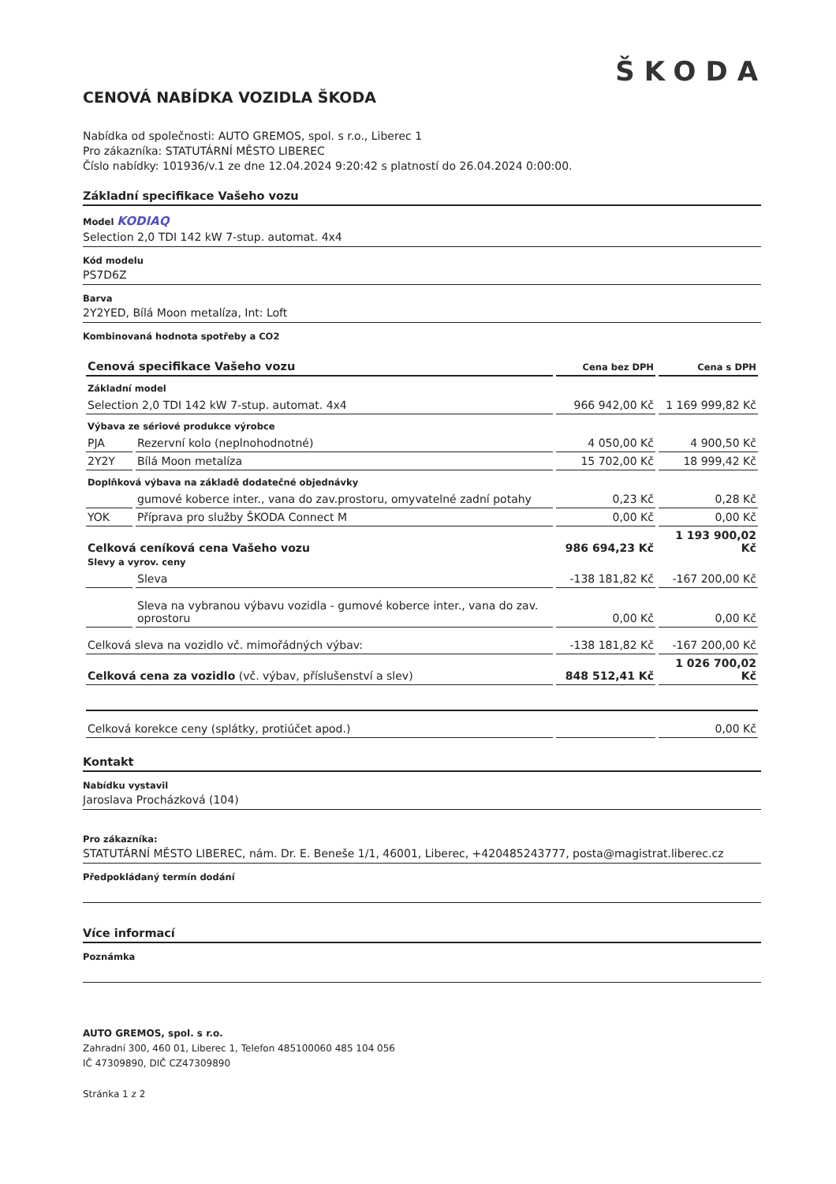ŠKODA
CENOVÁ NABÍDKA VOZIDLA ŠKODA
Nabídka od společnosti: AUTO GREMOS, spol. s r.o., Liberec 1
Pro zákazníka: STATUTÁRNÍ MĚSTO LIBEREC
Číslo nabídky: 101936/v.1 ze dne 12.04.2024 9:20:42 s platností do 26.04.2024 0:00:00.
Základní specifikace Vašeho vozu
Model KODIAQ
Selection 2,0 TDI 142 kW 7-stup. automat. 4x4
Kód modelu
PS7D6Z
Barva
2Y2YED, Bílá Moon metalíza, Int: Loft
Kombinovaná hodnota spotřeby a CO2
| Cenová specifikace Vašeho vozu | | Cena bez DPH | Cena s DPH |
| --- | --- | --- | --- |
| Základní model | | | |
| Selection 2,0 TDI 142 kW 7-stup. automat. 4x4 | | 966 942,00 Kč | 1 169 999,82 Kč |
| Výbava ze sériové produkce výrobce | | | |
| PJA | Rezervní kolo (neplnohodnotné) | 4 050,00 Kč | 4 900,50 Kč |
| 2Y2Y | Bílá Moon metalíza | 15 702,00 Kč | 18 999,42 Kč |
| Doplňková výbava na základě dodatečné objednávky | | | |
| | gumové koberce inter., vana do zav.prostoru, omyvatelné zadní potahy | 0,23 Kč | 0,28 Kč |
| YOK | Příprava pro služby ŠKODA Connect M | 0,00 Kč | 0,00 Kč |
| Celková ceníková cena Vašeho vozu | | 986 694,23 Kč | 1 193 900,02 Kč |
| Slevy a vyrov. ceny | | | |
| | Sleva | -138 181,82 Kč | -167 200,00 Kč |
| | Sleva na vybranou výbavu vozidla - gumové koberce inter., vana do zav. oprostoru | 0,00 Kč | 0,00 Kč |
| Celková sleva na vozidlo vč. mimořádných výbav: | | -138 181,82 Kč | -167 200,00 Kč |
| Celková cena za vozidlo (vč. výbav, příslušenství a slev) | | 848 512,41 Kč | 1 026 700,02 Kč |
| Celková korekce ceny (splátky, protiúčet apod.) | | | 0,00 Kč |
Kontakt
Nabídku vystavil
Jaroslava Procházková (104)
Pro zákazníka:
STATUTÁRNÍ MĚSTO LIBEREC, nám. Dr. E. Beneše 1/1, 46001, Liberec, +420485243777, posta@magistrat.liberec.cz
Předpokládaný termín dodání
Více informací
Poznámka
AUTO GREMOS, spol. s r.o.
Zahradní 300, 460 01, Liberec 1, Telefon 485100060 485 104 056
IČ 47309890, DIČ CZ47309890
Stránka 1 z 2